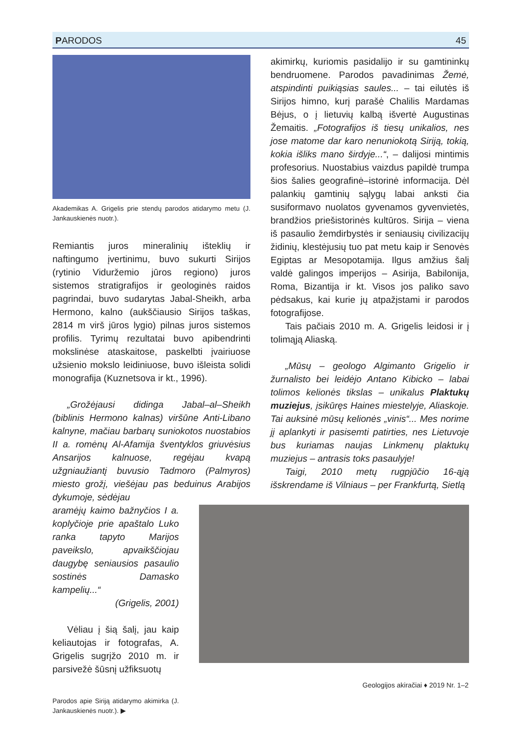PARODOS 45
Akademikas A. Grigelis prie stendų parodos atidarymo metu (J. Jankauskienės nuotr.).
Remiantis juros mineralinių išteklių ir naftingumo įvertinimu, buvo sukurti Sirijos (rytinio Viduržemio jūros regiono) juros sistemos stratigrafijos ir geologinės raidos pagrindai, buvo sudarytas Jabal-Sheikh, arba Hermono, kalno (aukščiausio Sirijos taškas, 2814 m virš jūros lygio) pilnas juros sistemos profilis. Tyrimų rezultatai buvo apibendrinti mokslinėse ataskaitose, paskelbti įvairiuose užsienio mokslo leidiniuose, buvo išleista solidi monografija (Kuznetsova ir kt., 1996).
„Grožėjausi didinga Jabal–al–Sheikh (biblinis Hermono kalnas) viršūne Anti-Libano kalnyne, mačiau barbarų suniokotos nuostabios II a. romėnų Al-Afamija šventyklos griuvėsius Ansarijos kalnuose, regėjau kvapą užgniaužiantį buvusio Tadmoro (Palmyros) miesto grožį, viešėjau pas beduinus Arabijos dykumoje, sėdėjau
aramėjų kaimo bažnyčios I a. koplyčioje prie apaštalo Luko ranka tapyto Marijos paveikslo, apvaikščiojau daugybę seniausios pasaulio sostinės Damasko kampelių...“
(Grigelis, 2001)
Vėliau į šią šalį, jau kaip keliautojas ir fotografas, A. Grigelis sugrįžo 2010 m. ir parsivežė šūsnį užfiksuotų
Parodos apie Siriją atidarymo akimirka (J. Jankauskienės nuotr.). ▶
akimirkų, kuriomis pasidalijo ir su gamtininkų bendruomene. Parodos pavadinimas Žemė, atspindinti puikiąsias saules... – tai eilutės iš Sirijos himno, kurį parašė Chalilis Mardamas Bėjus, o į lietuvių kalbą išvertė Augustinas Žemaitis. „Fotografijos iš tiesų unikalios, nes jose matome dar karo nenuniokotą Siriją, tokią, kokia išliks mano širdyje...“, – dalijosi mintimis profesorius. Nuostabius vaizdus papildė trumpa šios šalies geografinė–istorinė informacija. Dėl palankių gamtinių sąlygų labai anksti čia susiformavo nuolatos gyvenamos gyvenvietės, brandžios priešistorinės kultūros. Sirija – viena iš pasaulio žemdirbystės ir seniausių civilizacijų židinių, klestėjusių tuo pat metu kaip ir Senovės Egiptas ar Mesopotamija. Ilgus amžius šalį valdė galingos imperijos – Asirija, Babilonija, Roma, Bizantija ir kt. Visos jos paliko savo pėdsakus, kai kurie jų atpažįstami ir parodos fotografijose.
Tais pačiais 2010 m. A. Grigelis leidosi ir į tolimąją Aliaską.
„Mūsų – geologo Algimanto Grigelio ir žurnalisto bei leidėjo Antano Kibicko – labai tolimos kelionės tikslas – unikalus Plaktukų muziejus, įsikūręs Haines miestelyje, Aliaskoje. Tai auksinė mūsų kelionės „vinis“... Mes norime jį aplankyti ir pasisemti patirties, nes Lietuvoje bus kuriamas naujas Linkmenų plaktukų muziejus – antrasis toks pasaulyje!
Taigi, 2010 metų rugpjūčio 16-ąją išskrendame iš Vilniaus – per Frankfurtą, Sietlą
Geologijos akiračiai ♦ 2019 Nr. 1–2